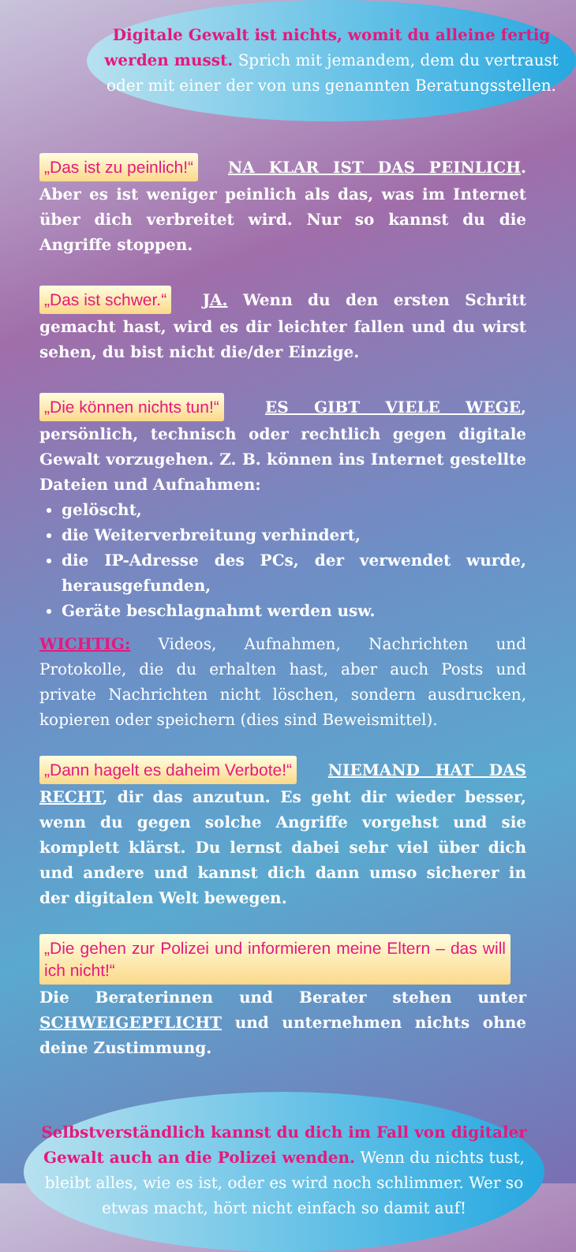Digitale Gewalt ist nichts, womit du alleine fertig werden musst. Sprich mit jemandem, dem du vertraust oder mit einer der von uns genannten Beratungsstellen.
„Das ist zu peinlich!“ NA KLAR IST DAS PEINLICH. Aber es ist weniger peinlich als das, was im Internet über dich verbreitet wird. Nur so kannst du die Angriffe stoppen.
„Das ist schwer.“ JA. Wenn du den ersten Schritt gemacht hast, wird es dir leichter fallen und du wirst sehen, du bist nicht die/der Einzige.
„Die können nichts tun!“ ES GIBT VIELE WEGE, persönlich, technisch oder rechtlich gegen digitale Gewalt vorzugehen. Z. B. können ins Internet gestellte Dateien und Aufnahmen:
gelöscht,
die Weiterverbreitung verhindert,
die IP-Adresse des PCs, der verwendet wurde, herausgefunden,
Geräte beschlagnahmt werden usw.
WICHTIG: Videos, Aufnahmen, Nachrichten und Protokolle, die du erhalten hast, aber auch Posts und private Nachrichten nicht löschen, sondern ausdrucken, kopieren oder speichern (dies sind Beweismittel).
„Dann hagelt es daheim Verbote!“ NIEMAND HAT DAS RECHT, dir das anzutun. Es geht dir wieder besser, wenn du gegen solche Angriffe vorgehst und sie komplett klärst. Du lernst dabei sehr viel über dich und andere und kannst dich dann umso sicherer in der digitalen Welt bewegen.
„Die gehen zur Polizei und informieren meine Eltern – das will ich nicht!“ Die Beraterinnen und Berater stehen unter SCHWEIGEPFLICHT und unternehmen nichts ohne deine Zustimmung.
Selbstverständlich kannst du dich im Fall von digitaler Gewalt auch an die Polizei wenden. Wenn du nichts tust, bleibt alles, wie es ist, oder es wird noch schlimmer. Wer so etwas macht, hört nicht einfach so damit auf!